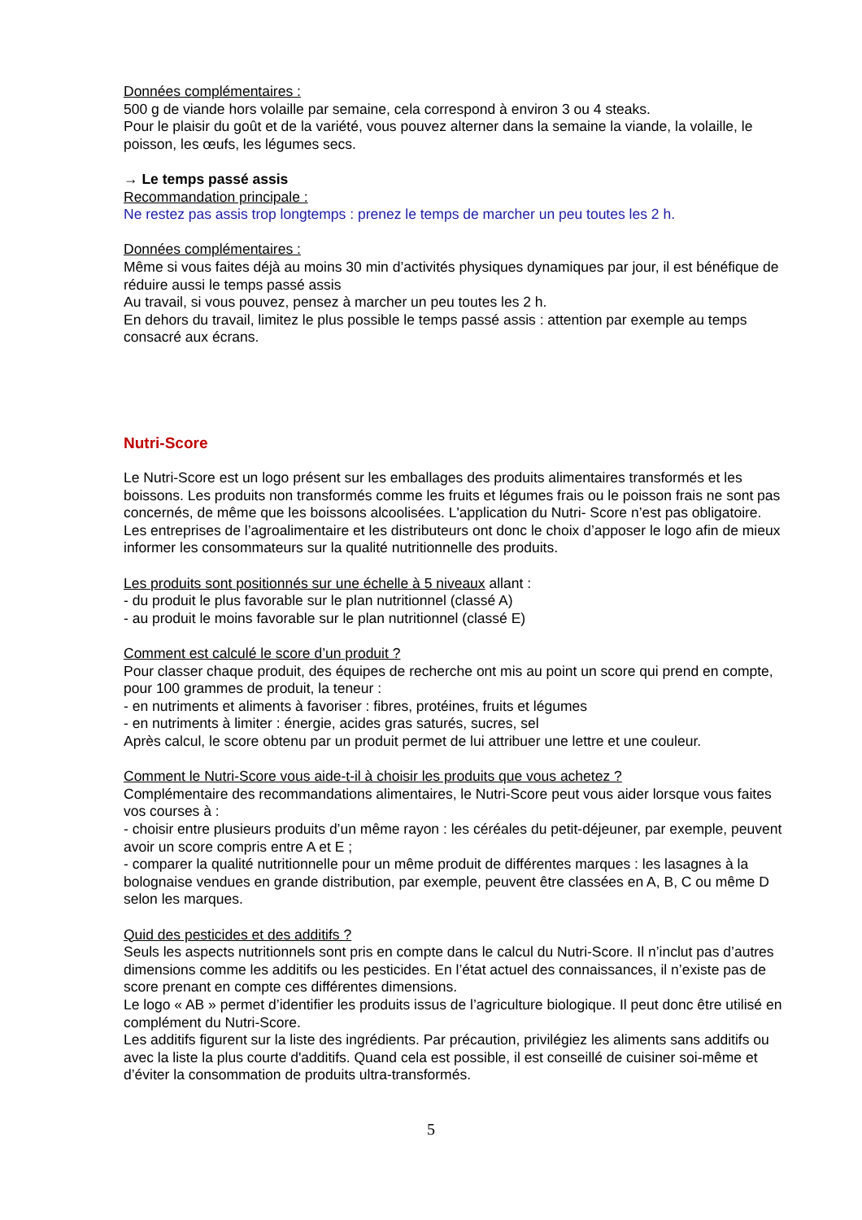Données complémentaires :
500 g de viande hors volaille par semaine, cela correspond à environ 3 ou 4 steaks.
Pour le plaisir du goût et de la variété, vous pouvez alterner dans la semaine la viande, la volaille, le poisson, les œufs, les légumes secs.
→ Le temps passé assis
Recommandation principale :
Ne restez pas assis trop longtemps : prenez le temps de marcher un peu toutes les 2 h.
Données complémentaires :
Même si vous faites déjà au moins 30 min d’activités physiques dynamiques par jour, il est bénéfique de réduire aussi le temps passé assis
Au travail, si vous pouvez, pensez à marcher un peu toutes les 2 h.
En dehors du travail, limitez le plus possible le temps passé assis : attention par exemple au temps consacré aux écrans.
Nutri-Score
Le Nutri-Score est un logo présent sur les emballages des produits alimentaires transformés et les boissons. Les produits non transformés comme les fruits et légumes frais ou le poisson frais ne sont pas concernés, de même que les boissons alcoolisées. L'application du Nutri- Score n’est pas obligatoire. Les entreprises de l’agroalimentaire et les distributeurs ont donc le choix d’apposer le logo afin de mieux informer les consommateurs sur la qualité nutritionnelle des produits.
Les produits sont positionnés sur une échelle à 5 niveaux allant :
- du produit le plus favorable sur le plan nutritionnel (classé A)
- au produit le moins favorable sur le plan nutritionnel (classé E)
Comment est calculé le score d’un produit ?
Pour classer chaque produit, des équipes de recherche ont mis au point un score qui prend en compte, pour 100 grammes de produit, la teneur :
- en nutriments et aliments à favoriser : fibres, protéines, fruits et légumes
- en nutriments à limiter : énergie, acides gras saturés, sucres, sel
Après calcul, le score obtenu par un produit permet de lui attribuer une lettre et une couleur.
Comment le Nutri-Score vous aide-t-il à choisir les produits que vous achetez ?
Complémentaire des recommandations alimentaires, le Nutri-Score peut vous aider lorsque vous faites vos courses à :
- choisir entre plusieurs produits d’un même rayon : les céréales du petit-déjeuner, par exemple, peuvent avoir un score compris entre A et E ;
- comparer la qualité nutritionnelle pour un même produit de différentes marques : les lasagnes à la bolognaise vendues en grande distribution, par exemple, peuvent être classées en A, B, C ou même D selon les marques.
Quid des pesticides et des additifs ?
Seuls les aspects nutritionnels sont pris en compte dans le calcul du Nutri-Score. Il n’inclut pas d’autres dimensions comme les additifs ou les pesticides. En l’état actuel des connaissances, il n’existe pas de score prenant en compte ces différentes dimensions.
Le logo « AB » permet d’identifier les produits issus de l’agriculture biologique. Il peut donc être utilisé en complément du Nutri-Score.
Les additifs figurent sur la liste des ingrédients. Par précaution, privilégiez les aliments sans additifs ou avec la liste la plus courte d'additifs. Quand cela est possible, il est conseillé de cuisiner soi-même et d’éviter la consommation de produits ultra-transformés.
5